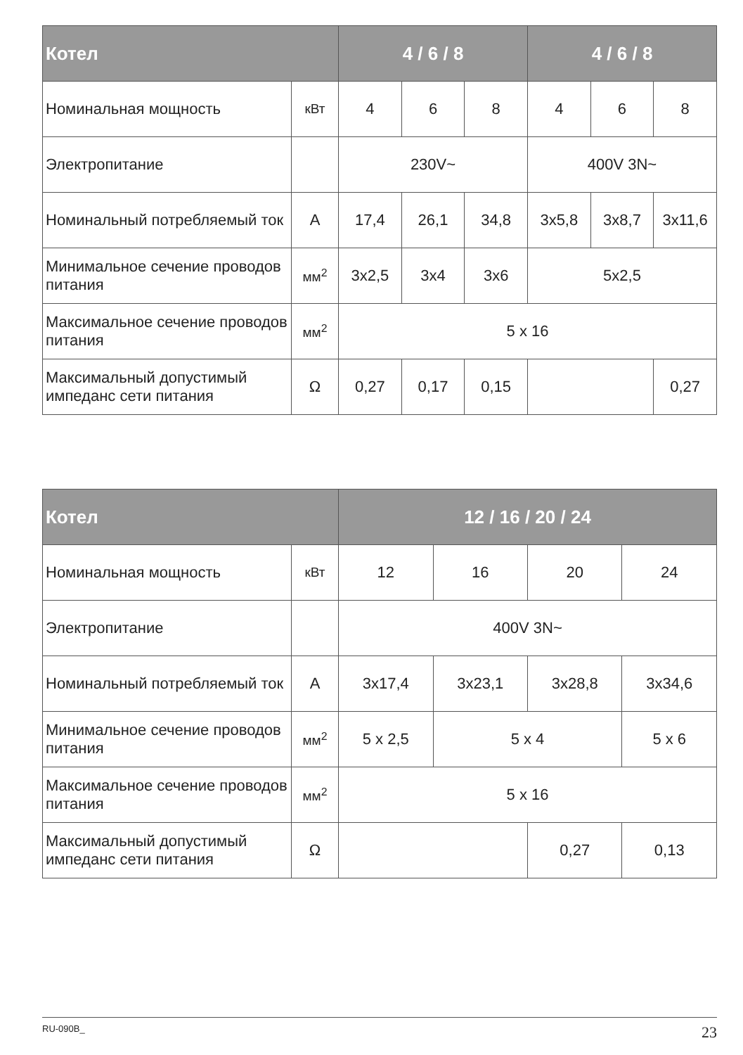| Котел | | 4 / 6 / 8 | | | 4 / 6 / 8 | | |
| --- | --- | --- | --- | --- | --- | --- | --- |
| Номинальная мощность | кВт | 4 | 6 | 8 | 4 | 6 | 8 |
| Электропитание | | 230V~ | | | 400V 3N~ | | |
| Номинальный потребляемый ток | A | 17,4 | 26,1 | 34,8 | 3x5,8 | 3x8,7 | 3x11,6 |
| Минимальное сечение проводов питания | мм<sup>2</sup> | 3x2,5 | 3x4 | 3x6 | 5x2,5 | | |
| Максимальное сечение проводов питания | мм<sup>2</sup> | 5 x 16 | | | | | |
| Максимальный допустимый импеданс сети питания | Ω | 0,27 | 0,17 | 0,15 | | | 0,27 |
| Котел | | 12 / 16 / 20 / 24 | | | |
| --- | --- | --- | --- | --- | --- |
| Номинальная мощность | кВт | 12 | 16 | 20 | 24 |
| Электропитание | | 400V 3N~ | | | |
| Номинальный потребляемый ток | A | 3x17,4 | 3x23,1 | 3x28,8 | 3x34,6 |
| Минимальное сечение проводов питания | мм<sup>2</sup> | 5 x 2,5 | 5 x 4 | | 5 x 6 |
| Максимальное сечение проводов питания | мм<sup>2</sup> | 5 x 16 | | | |
| Максимальный допустимый импеданс сети питания | Ω | | | 0,27 | 0,13 |
RU-090B_ 23